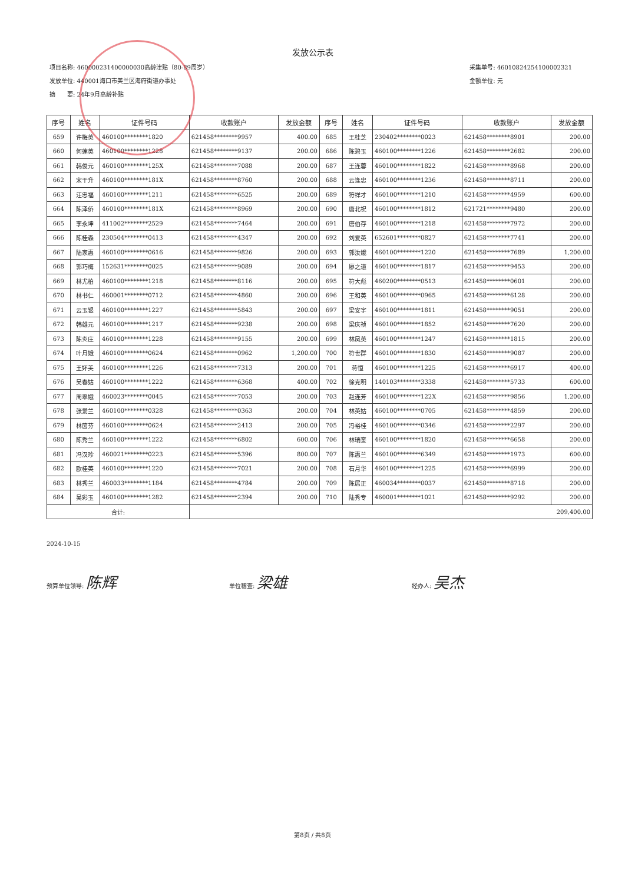发放公示表
项目名称: 460000231400000030高龄津贴（80-89周岁）
发放单位: 440001海口市美兰区海府街道办事处
摘　　要: 24年9月高龄补贴
采集单号: 46010824254100002321
金额单位: 元
| 序号 | 姓名 | 证件号码 | 收款账户 | 发放金额 | 序号 | 姓名 | 证件号码 | 收款账户 | 发放金额 |
| --- | --- | --- | --- | --- | --- | --- | --- | --- | --- |
| 659 | 许梅英 | 460100********1820 | 621458********9957 | 400.00 | 685 | 王桂芝 | 230402********0023 | 621458********8901 | 200.00 |
| 660 | 何莲英 | 460100********1228 | 621458********9137 | 200.00 | 686 | 陈碧玉 | 460100********1226 | 621458********2682 | 200.00 |
| 661 | 韩俊元 | 460100********125X | 621458********7088 | 200.00 | 687 | 王连蓉 | 460100********1822 | 621458********8968 | 200.00 |
| 662 | 宋干升 | 460100********181X | 621458********8760 | 200.00 | 688 | 云逢忠 | 460100********1236 | 621458********8711 | 200.00 |
| 663 | 汪忠福 | 460100********1211 | 621458********6525 | 200.00 | 689 | 符祥才 | 460100********1210 | 621458********4959 | 600.00 |
| 664 | 陈泽侨 | 460100********181X | 621458********8969 | 200.00 | 690 | 唐北祝 | 460100********1812 | 621721********9480 | 200.00 |
| 665 | 李永坤 | 411002********2529 | 621458********7464 | 200.00 | 691 | 唐伯存 | 460100********1218 | 621458********7972 | 200.00 |
| 666 | 陈桂森 | 230504********0413 | 621458********4347 | 200.00 | 692 | 刘爱英 | 652601********0827 | 621458********7741 | 200.00 |
| 667 | 陆家惠 | 460100********0616 | 621458********9826 | 200.00 | 693 | 郭汝娥 | 460100********1220 | 621458********7689 | 1,200.00 |
| 668 | 郭巧梅 | 152631********0025 | 621458********9089 | 200.00 | 694 | 廖之道 | 460100********1817 | 621458********9453 | 200.00 |
| 669 | 林尤柏 | 460100********1218 | 621458********8116 | 200.00 | 695 | 符大彪 | 460200********0513 | 621458********0601 | 200.00 |
| 670 | 林书仁 | 460001********0712 | 621458********4860 | 200.00 | 696 | 王和英 | 460100********0965 | 621458********6128 | 200.00 |
| 671 | 云玉银 | 460100********1227 | 621458********5843 | 200.00 | 697 | 梁安宇 | 460100********1811 | 621458********9051 | 200.00 |
| 672 | 韩雄元 | 460100********1217 | 621458********9238 | 200.00 | 698 | 梁庆祯 | 460100********1852 | 621458********7620 | 200.00 |
| 673 | 陈炎庄 | 460100********1228 | 621458********9155 | 200.00 | 699 | 林凤英 | 460100********1247 | 621458********1815 | 200.00 |
| 674 | 叶月娥 | 460100********0624 | 621458********0962 | 1,200.00 | 700 | 符世群 | 460100********1830 | 621458********9087 | 200.00 |
| 675 | 王妚美 | 460100********1226 | 621458********7313 | 200.00 | 701 | 蒋恒 | 460100********1225 | 621458********6917 | 400.00 |
| 676 | 吴春姑 | 460100********1222 | 621458********6368 | 400.00 | 702 | 徐克明 | 140103********3338 | 621458********5733 | 600.00 |
| 677 | 周翠娥 | 460023********0045 | 621458********7053 | 200.00 | 703 | 赵连芳 | 460100********122X | 621458********9856 | 1,200.00 |
| 678 | 张爱兰 | 460100********0328 | 621458********0363 | 200.00 | 704 | 林英姑 | 460100********0705 | 621458********4859 | 200.00 |
| 679 | 林茵芬 | 460100********0624 | 621458********2413 | 200.00 | 705 | 冯裕桂 | 460100********0346 | 621458********2297 | 200.00 |
| 680 | 陈秀兰 | 460100********1222 | 621458********6802 | 600.00 | 706 | 林瑞銮 | 460100********1820 | 621458********6658 | 200.00 |
| 681 | 冯汉珍 | 460021********0223 | 621458********5396 | 800.00 | 707 | 陈惠兰 | 460100********6349 | 621458********1973 | 600.00 |
| 682 | 欧桂英 | 460100********1220 | 621458********7021 | 200.00 | 708 | 石月华 | 460100********1225 | 621458********6999 | 200.00 |
| 683 | 林秀兰 | 460033********1184 | 621458********4784 | 200.00 | 709 | 陈居正 | 460034********0037 | 621458********8718 | 200.00 |
| 684 | 吴彩玉 | 460100********1282 | 621458********2394 | 200.00 | 710 | 陆秀专 | 460001********1021 | 621458********9292 | 200.00 |
| 合计: | | | 209,400.00 | | | | | | |
2024-10-15
预算单位领导: 陈辉
单位稽查: 梁雄
经办人: 吴杰
第8页 / 共8页